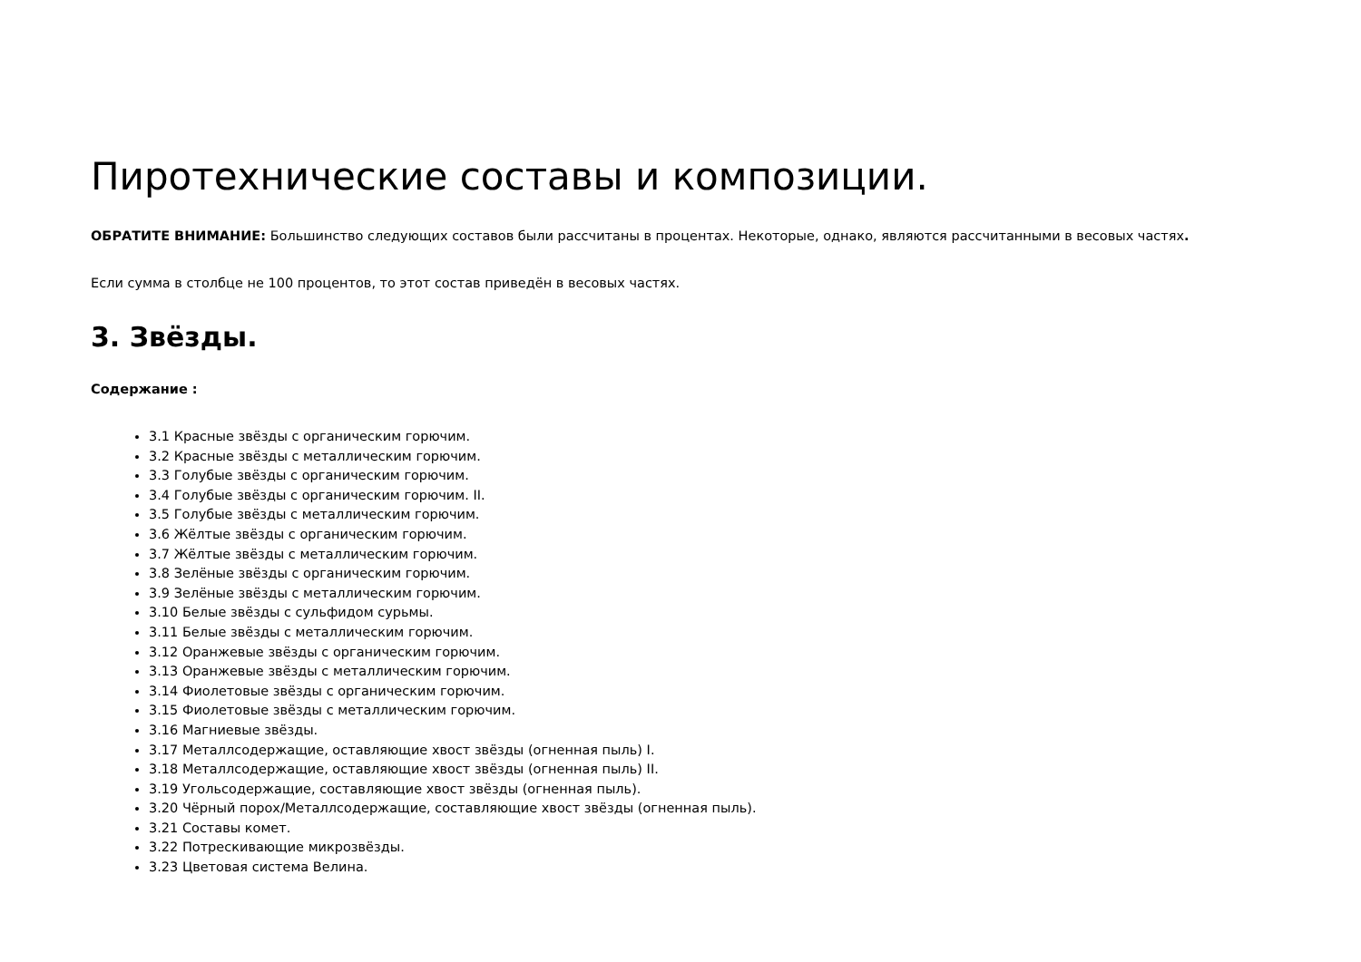Пиротехнические составы и композиции.
ОБРАТИТЕ ВНИМАНИЕ: Большинство следующих составов были рассчитаны в процентах. Некоторые, однако, являются рассчитанными в весовых частях.
Если сумма в столбце не 100 процентов, то этот состав приведён в весовых частях.
3. Звёзды.
Содержание :
3.1 Красные звёзды с органическим горючим.
3.2 Красные звёзды с металлическим горючим.
3.3 Голубые звёзды с органическим горючим.
3.4 Голубые звёзды с органическим горючим. II.
3.5 Голубые звёзды с металлическим горючим.
3.6 Жёлтые звёзды с органическим горючим.
3.7 Жёлтые звёзды с металлическим горючим.
3.8 Зелёные звёзды с органическим горючим.
3.9 Зелёные звёзды с металлическим горючим.
3.10 Белые звёзды с сульфидом сурьмы.
3.11 Белые звёзды с металлическим горючим.
3.12 Оранжевые звёзды с органическим горючим.
3.13 Оранжевые звёзды с металлическим горючим.
3.14 Фиолетовые звёзды с органическим горючим.
3.15 Фиолетовые звёзды с металлическим горючим.
3.16 Магниевые звёзды.
3.17 Металлсодержащие, оставляющие хвост звёзды (огненная пыль) I.
3.18 Металлсодержащие, оставляющие хвост звёзды (огненная пыль) II.
3.19 Угольсодержащие, составляющие хвост звёзды (огненная пыль).
3.20 Чёрный порох/Металлсодержащие, составляющие хвост звёзды (огненная пыль).
3.21 Составы комет.
3.22 Потрескивающие микрозвёзды.
3.23 Цветовая система Велина.